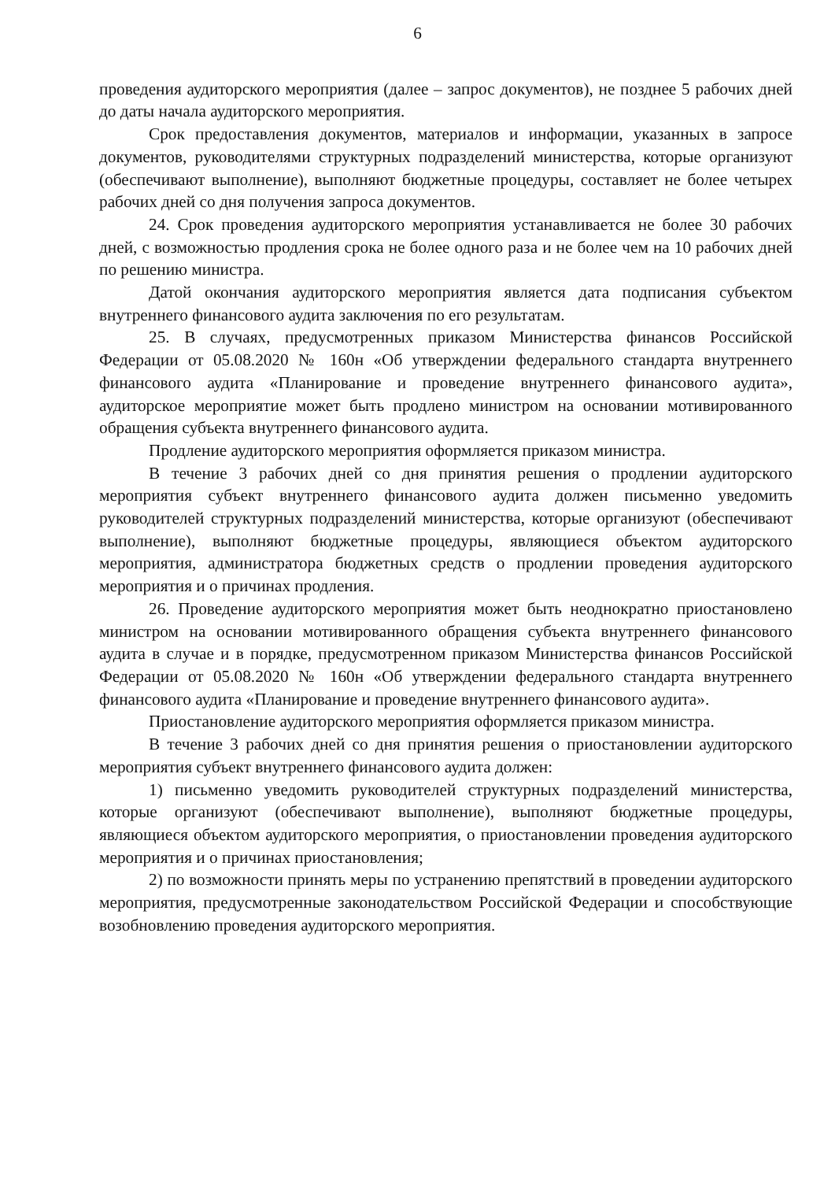6
проведения аудиторского мероприятия (далее – запрос документов), не позднее 5 рабочих дней до даты начала аудиторского мероприятия.
Срок предоставления документов, материалов и информации, указанных в запросе документов, руководителями структурных подразделений министерства, которые организуют (обеспечивают выполнение), выполняют бюджетные процедуры, составляет не более четырех рабочих дней со дня получения запроса документов.
24. Срок проведения аудиторского мероприятия устанавливается не более 30 рабочих дней, с возможностью продления срока не более одного раза и не более чем на 10 рабочих дней по решению министра.
Датой окончания аудиторского мероприятия является дата подписания субъектом внутреннего финансового аудита заключения по его результатам.
25. В случаях, предусмотренных приказом Министерства финансов Российской Федерации от 05.08.2020 № 160н «Об утверждении федерального стандарта внутреннего финансового аудита «Планирование и проведение внутреннего финансового аудита», аудиторское мероприятие может быть продлено министром на основании мотивированного обращения субъекта внутреннего финансового аудита.
Продление аудиторского мероприятия оформляется приказом министра.
В течение 3 рабочих дней со дня принятия решения о продлении аудиторского мероприятия субъект внутреннего финансового аудита должен письменно уведомить руководителей структурных подразделений министерства, которые организуют (обеспечивают выполнение), выполняют бюджетные процедуры, являющиеся объектом аудиторского мероприятия, администратора бюджетных средств о продлении проведения аудиторского мероприятия и о причинах продления.
26. Проведение аудиторского мероприятия может быть неоднократно приостановлено министром на основании мотивированного обращения субъекта внутреннего финансового аудита в случае и в порядке, предусмотренном приказом Министерства финансов Российской Федерации от 05.08.2020 № 160н «Об утверждении федерального стандарта внутреннего финансового аудита «Планирование и проведение внутреннего финансового аудита».
Приостановление аудиторского мероприятия оформляется приказом министра.
В течение 3 рабочих дней со дня принятия решения о приостановлении аудиторского мероприятия субъект внутреннего финансового аудита должен:
1) письменно уведомить руководителей структурных подразделений министерства, которые организуют (обеспечивают выполнение), выполняют бюджетные процедуры, являющиеся объектом аудиторского мероприятия, о приостановлении проведения аудиторского мероприятия и о причинах приостановления;
2) по возможности принять меры по устранению препятствий в проведении аудиторского мероприятия, предусмотренные законодательством Российской Федерации и способствующие возобновлению проведения аудиторского мероприятия.